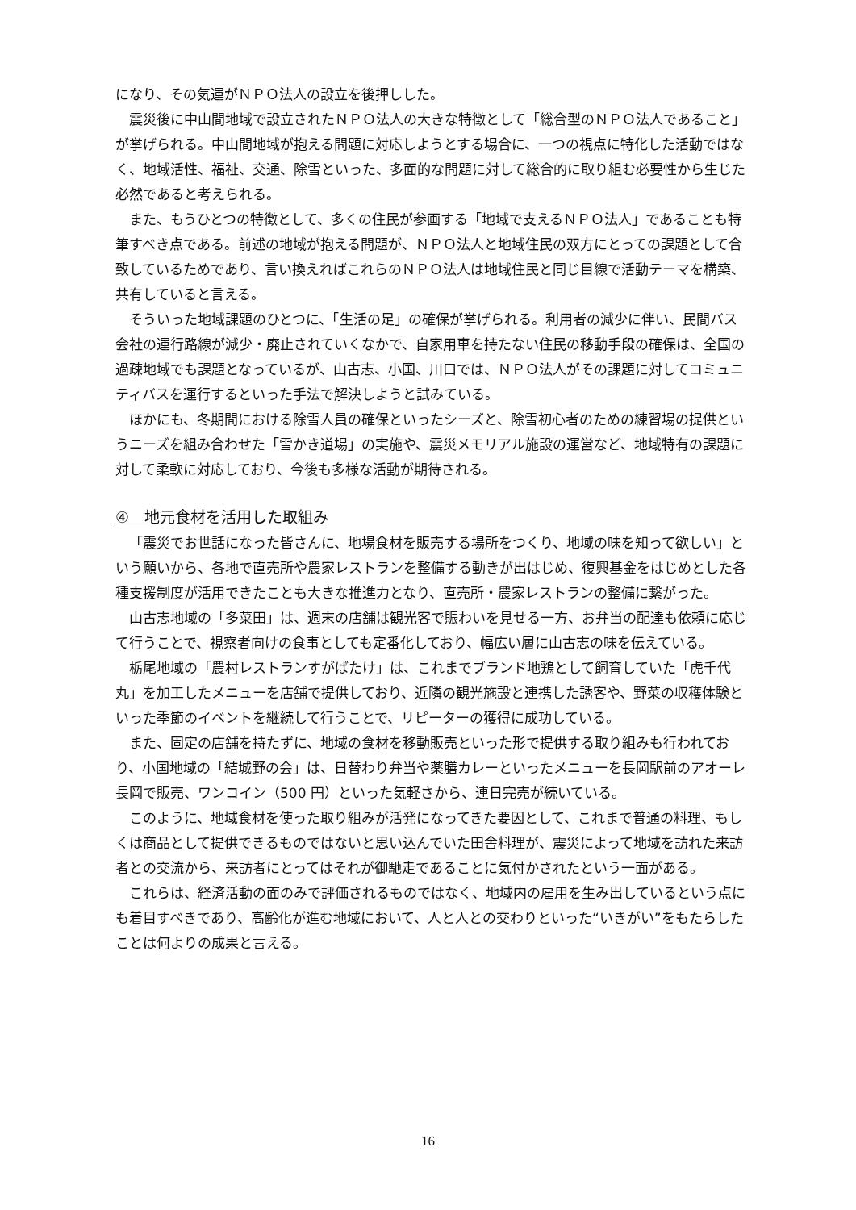になり、その気運がＮＰＯ法人の設立を後押しした。
震災後に中山間地域で設立されたＮＰＯ法人の大きな特徴として「総合型のＮＰＯ法人であること」が挙げられる。中山間地域が抱える問題に対応しようとする場合に、一つの視点に特化した活動ではなく、地域活性、福祉、交通、除雪といった、多面的な問題に対して総合的に取り組む必要性から生じた必然であると考えられる。
また、もうひとつの特徴として、多くの住民が参画する「地域で支えるＮＰＯ法人」であることも特筆すべき点である。前述の地域が抱える問題が、ＮＰＯ法人と地域住民の双方にとっての課題として合致しているためであり、言い換えればこれらのＮＰＯ法人は地域住民と同じ目線で活動テーマを構築、共有していると言える。
そういった地域課題のひとつに、「生活の足」の確保が挙げられる。利用者の減少に伴い、民間バス会社の運行路線が減少・廃止されていくなかで、自家用車を持たない住民の移動手段の確保は、全国の過疎地域でも課題となっているが、山古志、小国、川口では、ＮＰＯ法人がその課題に対してコミュニティバスを運行するといった手法で解決しようと試みている。
ほかにも、冬期間における除雪人員の確保といったシーズと、除雪初心者のための練習場の提供というニーズを組み合わせた「雪かき道場」の実施や、震災メモリアル施設の運営など、地域特有の課題に対して柔軟に対応しており、今後も多様な活動が期待される。
④　地元食材を活用した取組み
「震災でお世話になった皆さんに、地場食材を販売する場所をつくり、地域の味を知って欲しい」という願いから、各地で直売所や農家レストランを整備する動きが出はじめ、復興基金をはじめとした各種支援制度が活用できたことも大きな推進力となり、直売所・農家レストランの整備に繋がった。
山古志地域の「多菜田」は、週末の店舗は観光客で賑わいを見せる一方、お弁当の配達も依頼に応じて行うことで、視察者向けの食事としても定番化しており、幅広い層に山古志の味を伝えている。
栃尾地域の「農村レストランすがばたけ」は、これまでブランド地鶏として飼育していた「虎千代丸」を加工したメニューを店舗で提供しており、近隣の観光施設と連携した誘客や、野菜の収穫体験といった季節のイベントを継続して行うことで、リピーターの獲得に成功している。
また、固定の店舗を持たずに、地域の食材を移動販売といった形で提供する取り組みも行われており、小国地域の「結城野の会」は、日替わり弁当や薬膳カレーといったメニューを長岡駅前のアオーレ長岡で販売、ワンコイン（500 円）といった気軽さから、連日完売が続いている。
このように、地域食材を使った取り組みが活発になってきた要因として、これまで普通の料理、もしくは商品として提供できるものではないと思い込んでいた田舎料理が、震災によって地域を訪れた来訪者との交流から、来訪者にとってはそれが御馳走であることに気付かされたという一面がある。
これらは、経済活動の面のみで評価されるものではなく、地域内の雇用を生み出しているという点にも着目すべきであり、高齢化が進む地域において、人と人との交わりといった“いきがい”をもたらしたことは何よりの成果と言える。
16